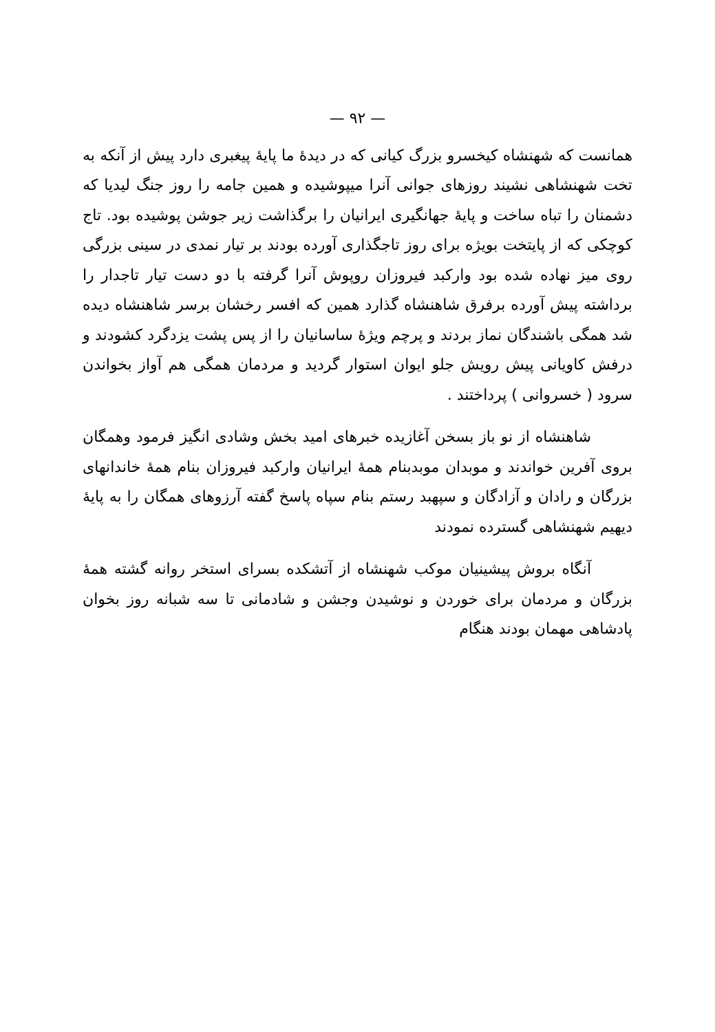— ۹۲ —
همانست که شهنشاه کیخسرو بزرگ کیانی که در دیدهٔ ما پایهٔ پیغبری دارد پیش از آنکه به تخت شهنشاهی نشیند روزهای جوانی آنرا میپوشیده و همین جامه را روز جنگ لیدیا که دشمنان را تباه ساخت و پایهٔ جهانگیری ایرانیان را برگذاشت زیر جوشن پوشیده بود. تاج کوچکی که از پایتخت بویژه برای روز تاجگذاری آورده بودند بر تیار نمدی در سینی بزرگی روی میز نهاده شده بود وارکبد فیروزان روپوش آنرا گرفته با دو دست تیار تاجدار را برداشته پیش آورده برفرق شاهنشاه گذارد همین که افسر رخشان برسر شاهنشاه دیده شد همگی باشندگان نماز بردند و پرچم ویژهٔ ساسانیان را از پس پشت یزدگرد کشودند و درفش کاویانی پیش رویش جلو ایوان استوار گردید و مردمان همگی هم آواز بخواندن سرود ( خسروانی ) پرداختند .
شاهنشاه از نو باز بسخن آغازیده خبرهای امید بخش وشادی انگیز فرمود وهمگان بروی آفرین خواندند و موبدان موبدبنام همهٔ ایرانیان وارکبد فیروزان بنام همهٔ خاندانهای بزرگان و رادان و آزادگان و سپهبد رستم بنام سپاه پاسخ گفته آرزوهای همگان را به پایهٔ دیهیم شهنشاهی گسترده نمودند
آنگاه بروش پیشینیان موکب شهنشاه از آتشکده بسرای استخر روانه گشته همهٔ بزرگان و مردمان برای خوردن و نوشیدن وجشن و شادمانی تا سه شبانه روز بخوان پادشاهی مهمان بودند هنگام